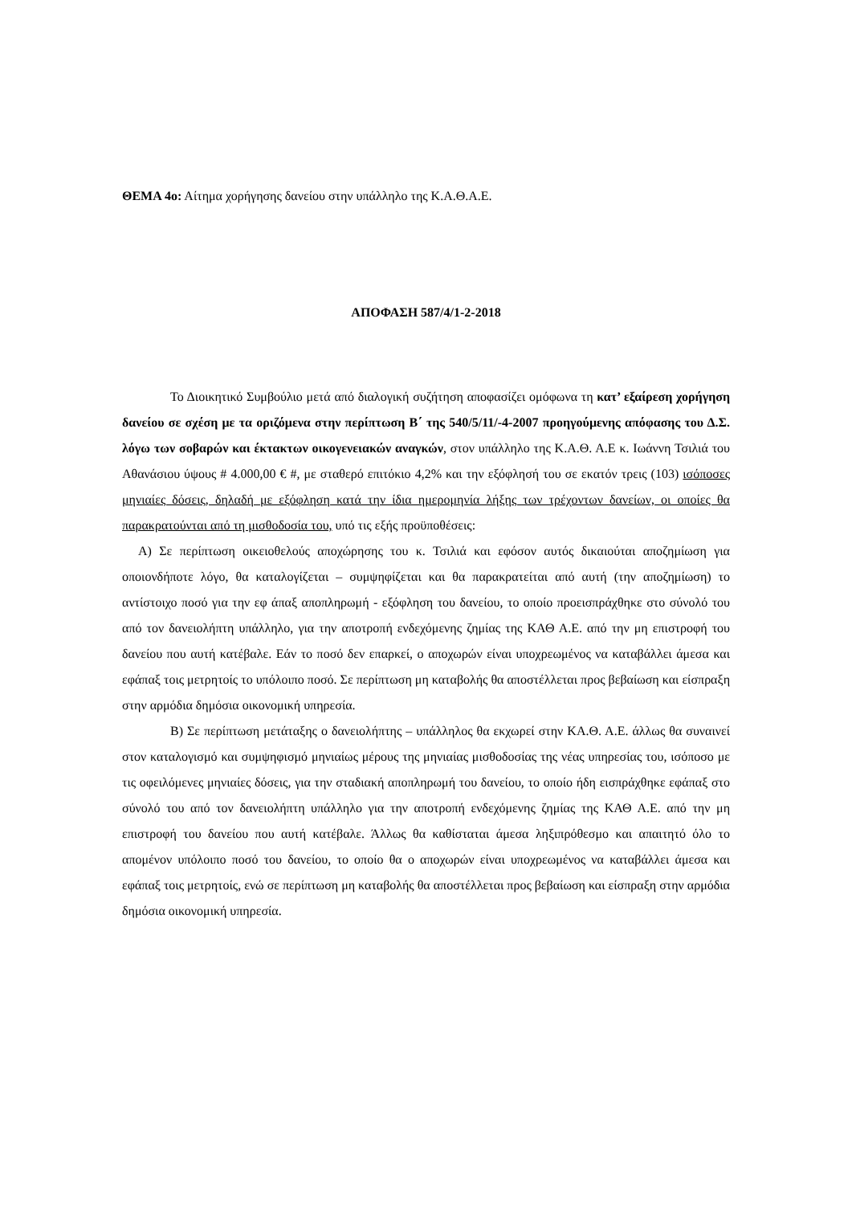ΘΕΜΑ 4ο: Αίτημα χορήγησης δανείου στην υπάλληλο της Κ.Α.Θ.Α.Ε.
ΑΠΟΦΑΣΗ 587/4/1-2-2018
Το Διοικητικό Συμβούλιο μετά από διαλογική συζήτηση αποφασίζει ομόφωνα τη κατ’ εξαίρεση χορήγηση δανείου σε σχέση με τα οριζόμενα στην περίπτωση Β΄ της 540/5/11/-4-2007 προηγούμενης απόφασης του Δ.Σ. λόγω των σοβαρών και έκτακτων οικογενειακών αναγκών, στον υπάλληλο της Κ.Α.Θ. Α.Ε κ. Ιωάννη Τσιλιά του Αθανάσιου ύψους # 4.000,00 € #, με σταθερό επιτόκιο 4,2% και την εξόφλησή του σε εκατόν τρεις (103) ισόποσες μηνιαίες δόσεις, δηλαδή με εξόφληση κατά την ίδια ημερομηνία λήξης των τρέχοντων δανείων, οι οποίες θα παρακρατούνται από τη μισθοδοσία του, υπό τις εξής προϋποθέσεις:
Α) Σε περίπτωση οικειοθελούς αποχώρησης του κ. Τσιλιά και εφόσον αυτός δικαιούται αποζημίωση για οποιονδήποτε λόγο, θα καταλογίζεται – συμψηφίζεται και θα παρακρατείται από αυτή (την αποζημίωση) το αντίστοιχο ποσό για την εφ άπαξ αποπληρωμή - εξόφληση του δανείου, το οποίο προεισπράχθηκε στο σύνολό του από τον δανειολήπτη υπάλληλο, για την αποτροπή ενδεχόμενης ζημίας της ΚΑΘ Α.Ε. από την μη επιστροφή του δανείου που αυτή κατέβαλε. Εάν το ποσό δεν επαρκεί, ο αποχωρών είναι υποχρεωμένος να καταβάλλει άμεσα και εφάπαξ τοις μετρητοίς το υπόλοιπο ποσό. Σε περίπτωση μη καταβολής θα αποστέλλεται προς βεβαίωση και είσπραξη στην αρμόδια δημόσια οικονομική υπηρεσία.
Β) Σε περίπτωση μετάταξης ο δανειολήπτης – υπάλληλος θα εκχωρεί στην ΚΑ.Θ. Α.Ε. άλλως θα συναινεί στον καταλογισμό και συμψηφισμό μηνιαίως μέρους της μηνιαίας μισθοδοσίας της νέας υπηρεσίας του, ισόποσο με τις οφειλόμενες μηνιαίες δόσεις, για την σταδιακή αποπληρωμή του δανείου, το οποίο ήδη εισπράχθηκε εφάπαξ στο σύνολό του από τον δανειολήπτη υπάλληλο για την αποτροπή ενδεχόμενης ζημίας της ΚΑΘ Α.Ε. από την μη επιστροφή του δανείου που αυτή κατέβαλε. Άλλως θα καθίσταται άμεσα ληξιπρόθεσμο και απαιτητό όλο το απομένον υπόλοιπο ποσό του δανείου, το οποίο θα ο αποχωρών είναι υποχρεωμένος να καταβάλλει άμεσα και εφάπαξ τοις μετρητοίς, ενώ σε περίπτωση μη καταβολής θα αποστέλλεται προς βεβαίωση και είσπραξη στην αρμόδια δημόσια οικονομική υπηρεσία.